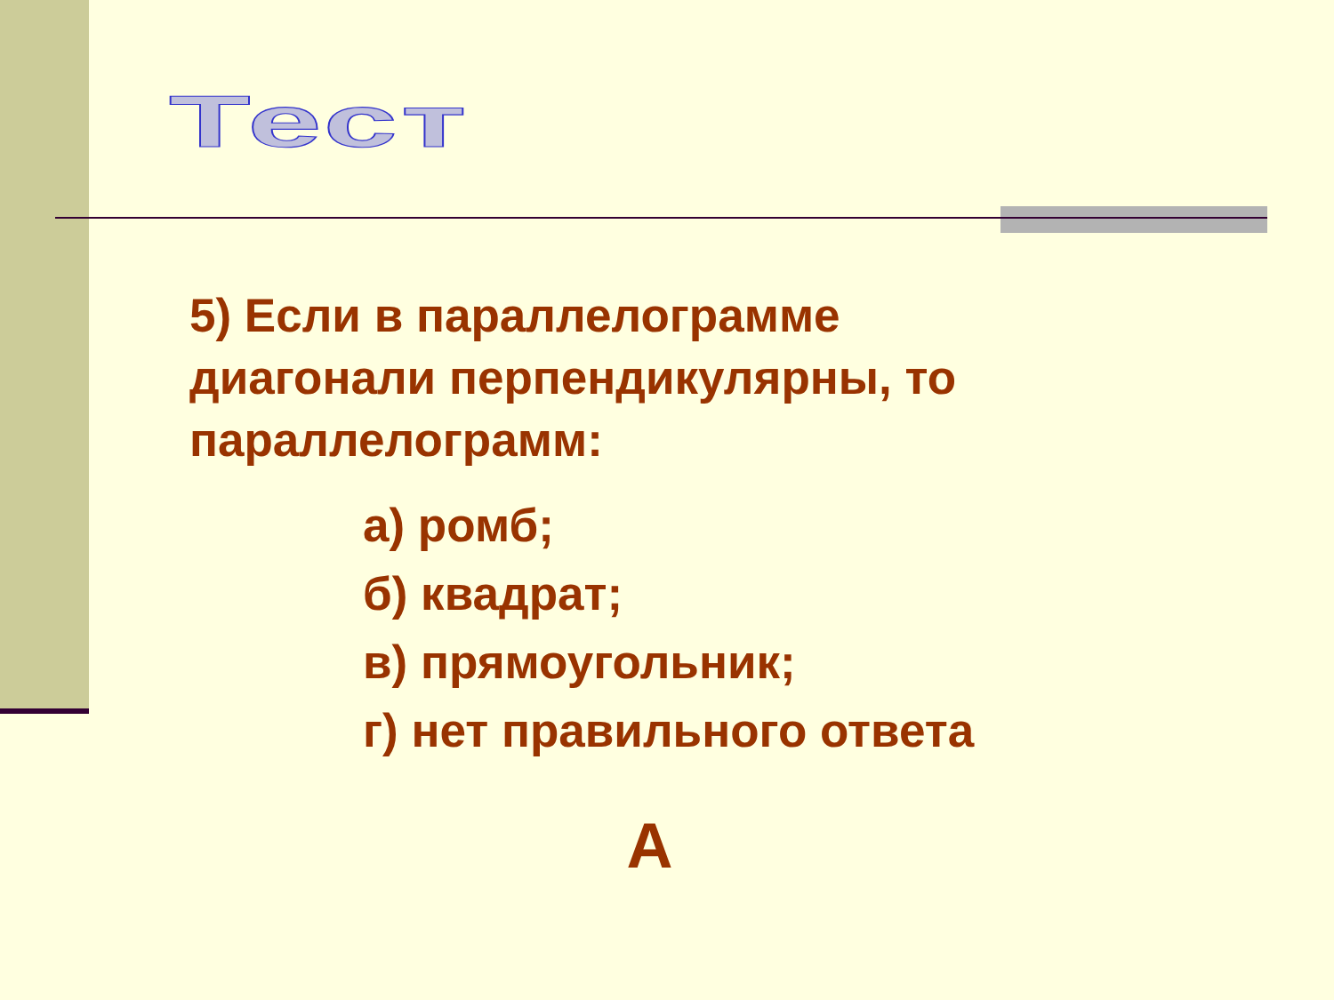Тест
5) Если в параллелограмме диагонали перпендикулярны, то параллелограмм:
а) ромб;
б) квадрат;
в) прямоугольник;
г) нет правильного ответа
А